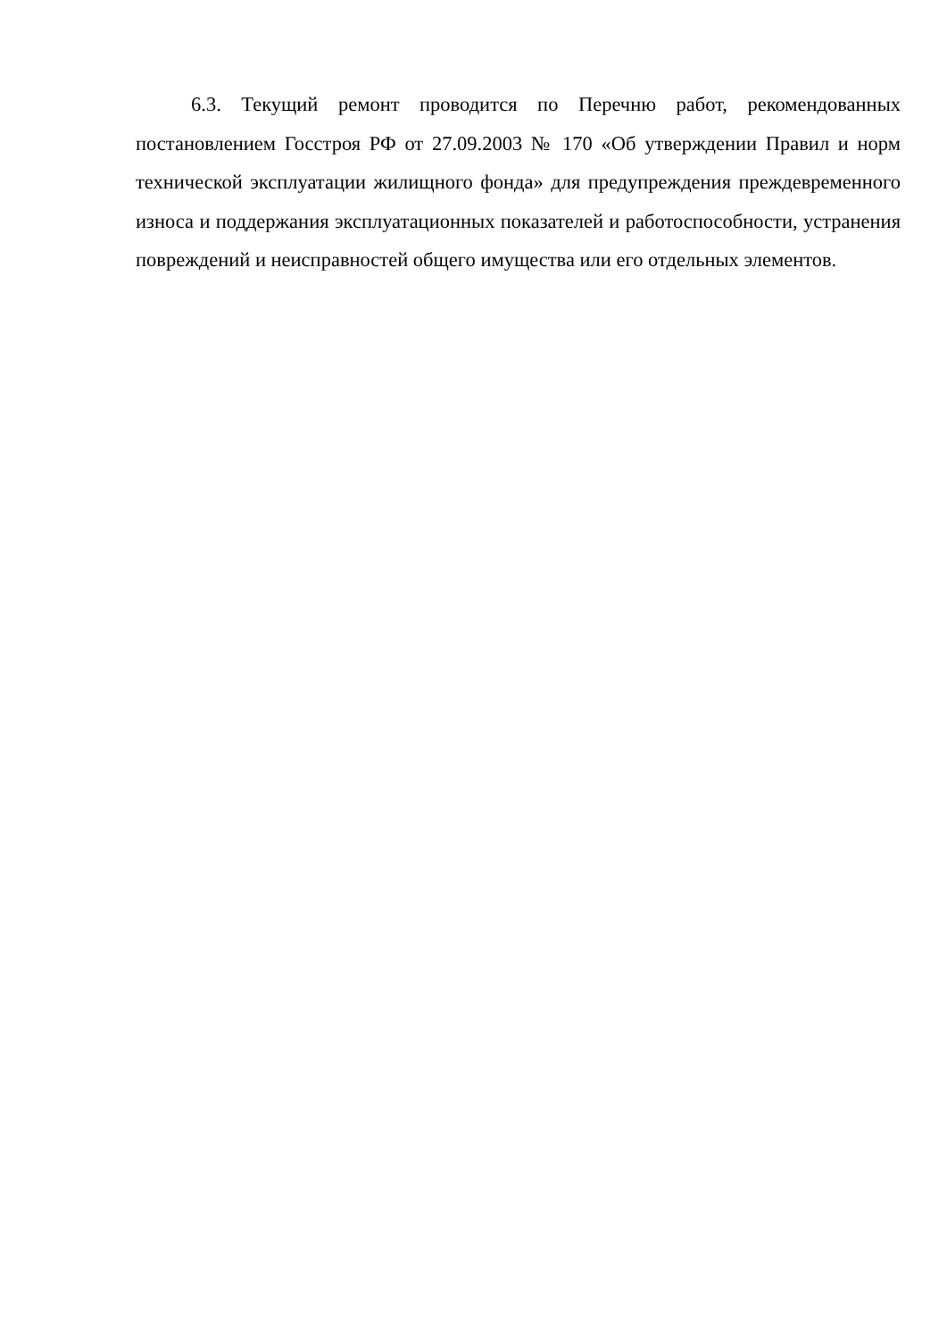6.3. Текущий ремонт проводится по Перечню работ, рекомендованных постановлением Госстроя РФ от 27.09.2003 № 170 «Об утверждении Правил и норм технической эксплуатации жилищного фонда» для предупреждения преждевременного износа и поддержания эксплуатационных показателей и работоспособности, устранения повреждений и неисправностей общего имущества или его отдельных элементов.